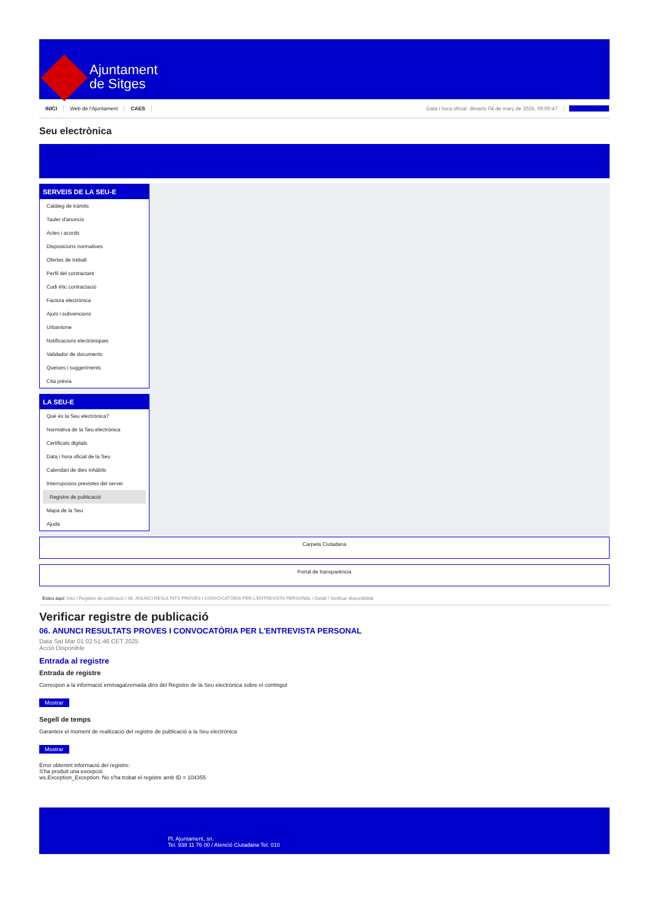Ajuntament
de Sitges
INICI Web de l'Ajuntament CAES
Data i hora oficial: dimarts 04 de març de 2025, 06:06:47 Sincronitzar
Seu electrònica
Obtenir còpia autèntica
SERVEIS DE LA SEU-E
Catàleg de tràmits
Tauler d'anuncis
Actes i acords
Disposicions normatives
Ofertes de treball
Perfil del contractant
Codi ètic contractació
Factura electrònica
Ajuts i subvencions
Urbanisme
Notificacions electròniques
Validador de documents
Queixes i suggeriments
Cita prèvia
LA SEU-E
Què és la Seu electrònica?
Normativa de la Seu electrònica
Certificats digitals
Data i hora oficial de la Seu
Calendari de dies inhàbils
Interrupcions previstes del servei
Registre de publicació
Mapa de la Seu
Ajuda
Carpeta Ciutadana
Portal de transparència
Esteu aquí: Inici / Registre de publicació / 06. ANUNCI RESULTATS PROVES I CONVOCATÒRIA PER L'ENTREVISTA PERSONAL / Detall / Verificar disponibilitat
Verificar registre de publicació
06. ANUNCI RESULTATS PROVES I CONVOCATÒRIA PER L'ENTREVISTA PERSONAL
Data Sat Mar 01 02:51:46 CET 2025
Acció Disponible
Entrada al registre
Entrada de registre
Correspon a la informació emmagatzemada dins del Registre de la Seu electrònica sobre el contingut
Mostrar
Segell de temps
Garanteix el moment de realització del registre de publicació a la Seu electrònica
Mostrar
Error obtenint informació del registre:
S'ha produit una excepció
ws.Exception_Exception: No s'ha trobat el registre amb ID = 104355
Pl. Ajuntament, sn.
Tel. 938 11 76 00 / Atenció Ciutadana Tel. 010